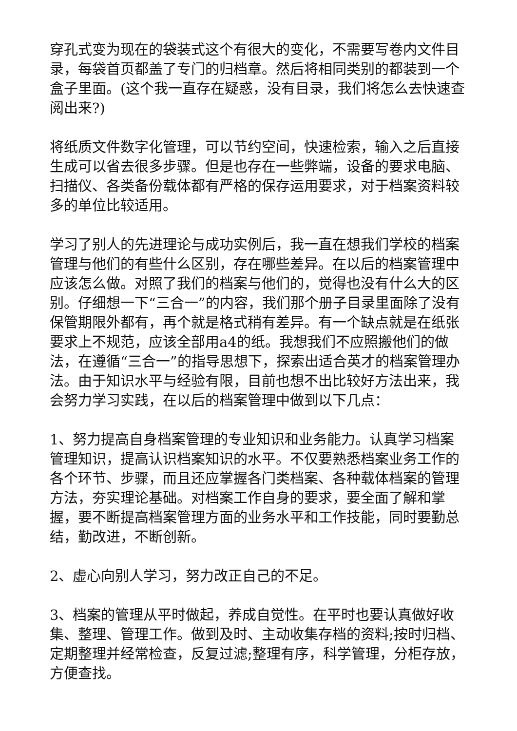穿孔式变为现在的袋装式这个有很大的变化，不需要写卷内文件目录，每袋首页都盖了专门的归档章。然后将相同类别的都装到一个盒子里面。(这个我一直存在疑惑，没有目录，我们将怎么去快速查阅出来?)
将纸质文件数字化管理，可以节约空间，快速检索，输入之后直接生成可以省去很多步骤。但是也存在一些弊端，设备的要求电脑、扫描仪、各类备份载体都有严格的保存运用要求，对于档案资料较多的单位比较适用。
学习了别人的先进理论与成功实例后，我一直在想我们学校的档案管理与他们的有些什么区别，存在哪些差异。在以后的档案管理中应该怎么做。对照了我们的档案与他们的，觉得也没有什么大的区别。仔细想一下“三合一”的内容，我们那个册子目录里面除了没有保管期限外都有，再个就是格式稍有差异。有一个缺点就是在纸张要求上不规范，应该全部用a4的纸。我想我们不应照搬他们的做法，在遵循“三合一”的指导思想下，探索出适合英才的档案管理办法。由于知识水平与经验有限，目前也想不出比较好方法出来，我会努力学习实践，在以后的档案管理中做到以下几点：
1、努力提高自身档案管理的专业知识和业务能力。认真学习档案管理知识，提高认识档案知识的水平。不仅要熟悉档案业务工作的各个环节、步骤，而且还应掌握各门类档案、各种载体档案的管理方法，夯实理论基础。对档案工作自身的要求，要全面了解和掌握，要不断提高档案管理方面的业务水平和工作技能，同时要勤总结，勤改进，不断创新。
2、虚心向别人学习，努力改正自己的不足。
3、档案的管理从平时做起，养成自觉性。在平时也要认真做好收集、整理、管理工作。做到及时、主动收集存档的资料;按时归档、定期整理并经常检查，反复过滤;整理有序，科学管理，分柜存放，方便查找。